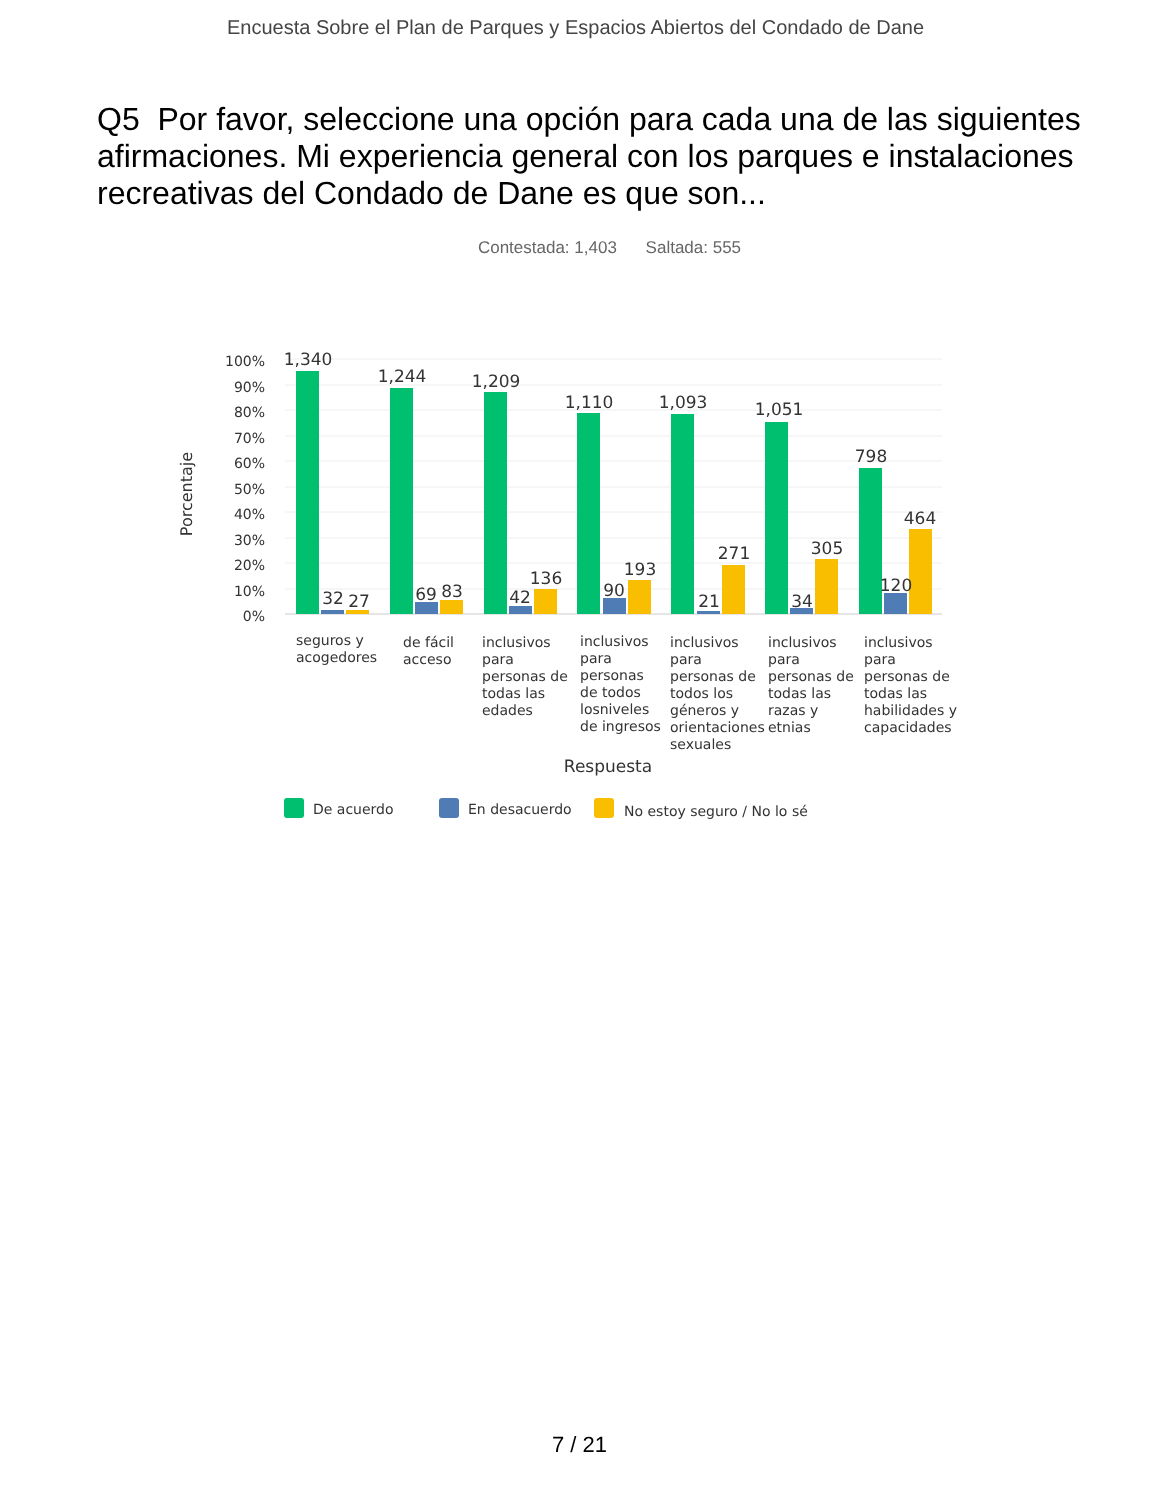Encuesta Sobre el Plan de Parques y Espacios Abiertos del Condado de Dane
Q5 Por favor, seleccione una opción para cada una de las siguientes afirmaciones. Mi experiencia general con los parques e instalaciones recreativas del Condado de Dane es que son...
Contestada: 1,403 Saltada: 555
100%
90%
80%
70%
60%
50%
40%
30%
20%
10%
0%
Porcentaje
1,340
1,244
1,209
1,110
1,093
1,051
798
32
27
69
83
42
136
90
193
21
271
34
305
120
464
seguros y
acogedores
de fácil
acceso
inclusivos
para
personas de
todas las
edades
inclusivos
para
personas
de todos
losniveles
de ingresos
inclusivos
para
personas de
todos los
géneros y
orientaciones
sexuales
inclusivos
para
personas de
todas las
razas y
etnias
inclusivos
para
personas de
todas las
habilidades y
capacidades
Respuesta
De acuerdo
En desacuerdo
No estoy seguro / No lo sé
7 / 21